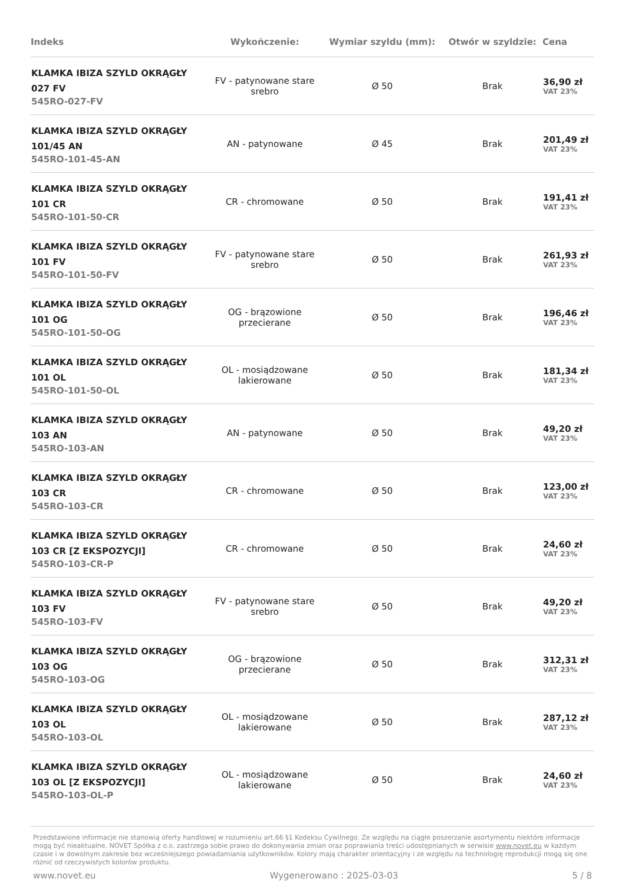| Indeks | Wykończenie: | Wymiar szyldu (mm): | Otwór w szyldzie: | Cena |
| --- | --- | --- | --- | --- |
| KLAMKA IBIZA SZYLD OKRĄGŁY 027 FV 545RO-027-FV | FV - patynowane stare srebro | Ø 50 | Brak | 36,90 zł VAT 23% |
| KLAMKA IBIZA SZYLD OKRĄGŁY 101/45 AN 545RO-101-45-AN | AN - patynowane | Ø 45 | Brak | 201,49 zł VAT 23% |
| KLAMKA IBIZA SZYLD OKRĄGŁY 101 CR 545RO-101-50-CR | CR - chromowane | Ø 50 | Brak | 191,41 zł VAT 23% |
| KLAMKA IBIZA SZYLD OKRĄGŁY 101 FV 545RO-101-50-FV | FV - patynowane stare srebro | Ø 50 | Brak | 261,93 zł VAT 23% |
| KLAMKA IBIZA SZYLD OKRĄGŁY 101 OG 545RO-101-50-OG | OG - brązowione przecierane | Ø 50 | Brak | 196,46 zł VAT 23% |
| KLAMKA IBIZA SZYLD OKRĄGŁY 101 OL 545RO-101-50-OL | OL - mosiądzowane lakierowane | Ø 50 | Brak | 181,34 zł VAT 23% |
| KLAMKA IBIZA SZYLD OKRĄGŁY 103 AN 545RO-103-AN | AN - patynowane | Ø 50 | Brak | 49,20 zł VAT 23% |
| KLAMKA IBIZA SZYLD OKRĄGŁY 103 CR 545RO-103-CR | CR - chromowane | Ø 50 | Brak | 123,00 zł VAT 23% |
| KLAMKA IBIZA SZYLD OKRĄGŁY 103 CR [Z EKSPOZYCJI] 545RO-103-CR-P | CR - chromowane | Ø 50 | Brak | 24,60 zł VAT 23% |
| KLAMKA IBIZA SZYLD OKRĄGŁY 103 FV 545RO-103-FV | FV - patynowane stare srebro | Ø 50 | Brak | 49,20 zł VAT 23% |
| KLAMKA IBIZA SZYLD OKRĄGŁY 103 OG 545RO-103-OG | OG - brązowione przecierane | Ø 50 | Brak | 312,31 zł VAT 23% |
| KLAMKA IBIZA SZYLD OKRĄGŁY 103 OL 545RO-103-OL | OL - mosiądzowane lakierowane | Ø 50 | Brak | 287,12 zł VAT 23% |
| KLAMKA IBIZA SZYLD OKRĄGŁY 103 OL [Z EKSPOZYCJI] 545RO-103-OL-P | OL - mosiądzowane lakierowane | Ø 50 | Brak | 24,60 zł VAT 23% |
Przedstawione informacje nie stanowią oferty handlowej w rozumieniu art.66 §1 Kodeksu Cywilnego. Ze względu na ciągłe poszerzanie asortymentu niektóre informacje mogą być nieaktualne. NOVET Spółka z o.o. zastrzega sobie prawo do dokonywania zmian oraz poprawiania treści udostępnianych w serwisie www.novet.eu w każdym czasie i w dowolnym zakresie bez wcześniejszego powiadamiania użytkowników. Kolory mają charakter orientacyjny i ze względu na technologię reprodukcji mogą się one różnić od rzeczywistych kolorów produktu.
www.novet.eu Wygenerowano : 2025-03-03 5 / 8